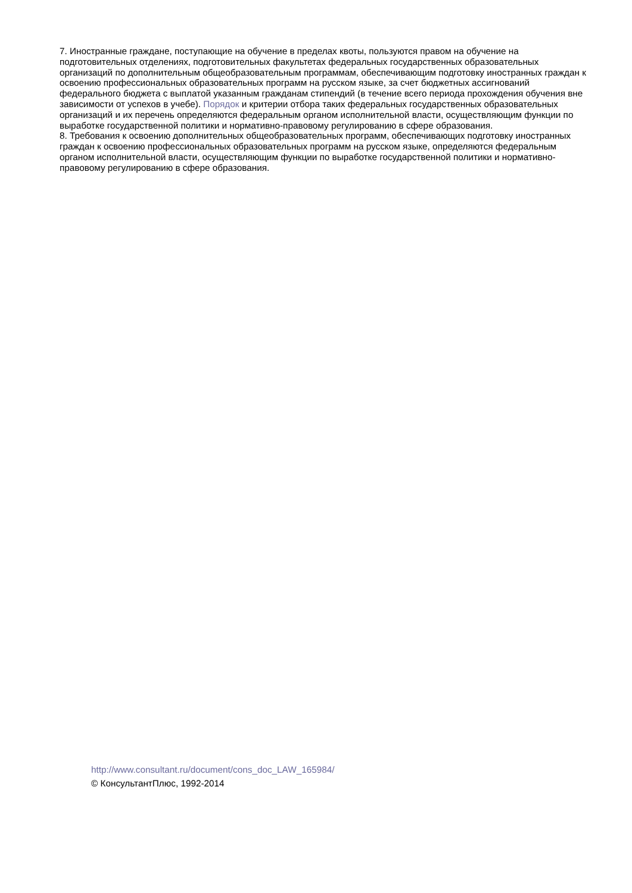7. Иностранные граждане, поступающие на обучение в пределах квоты, пользуются правом на обучение на подготовительных отделениях, подготовительных факультетах федеральных государственных образовательных организаций по дополнительным общеобразовательным программам, обеспечивающим подготовку иностранных граждан к освоению профессиональных образовательных программ на русском языке, за счет бюджетных ассигнований федерального бюджета с выплатой указанным гражданам стипендий (в течение всего периода прохождения обучения вне зависимости от успехов в учебе). Порядок и критерии отбора таких федеральных государственных образовательных организаций и их перечень определяются федеральным органом исполнительной власти, осуществляющим функции по выработке государственной политики и нормативно-правовому регулированию в сфере образования.
8. Требования к освоению дополнительных общеобразовательных программ, обеспечивающих подготовку иностранных граждан к освоению профессиональных образовательных программ на русском языке, определяются федеральным органом исполнительной власти, осуществляющим функции по выработке государственной политики и нормативно-правовому регулированию в сфере образования.
http://www.consultant.ru/document/cons_doc_LAW_165984/
© КонсультантПлюс, 1992-2014